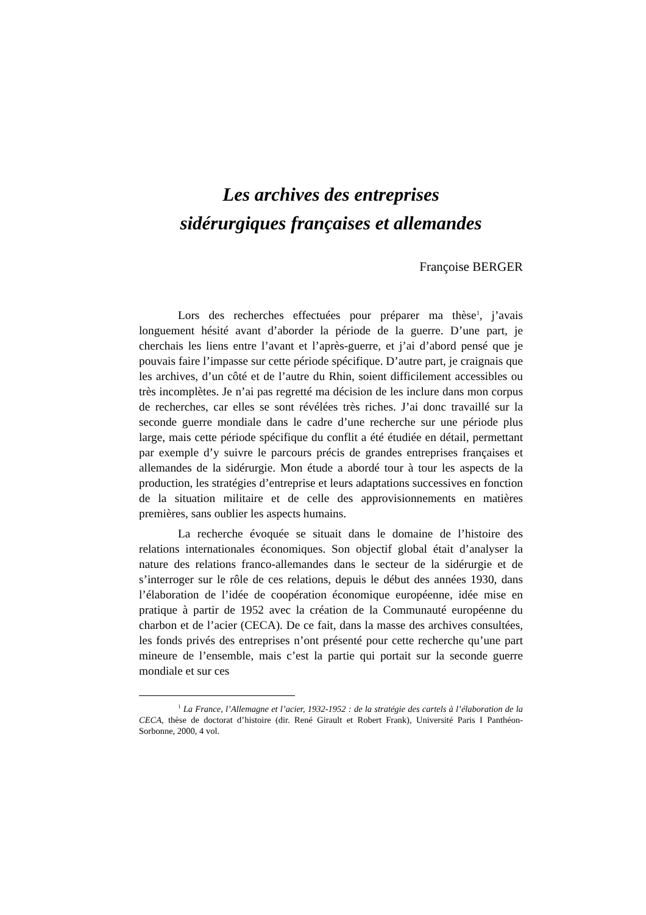Les archives des entreprises
sidérurgiques françaises et allemandes
Françoise BERGER
Lors des recherches effectuées pour préparer ma thèse<sup>1</sup>, j’avais longuement hésité avant d’aborder la période de la guerre. D’une part, je cherchais les liens entre l’avant et l’après-guerre, et j’ai d’abord pensé que je pouvais faire l’impasse sur cette période spécifique. D’autre part, je craignais que les archives, d’un côté et de l’autre du Rhin, soient difficilement accessibles ou très incomplètes. Je n’ai pas regretté ma décision de les inclure dans mon corpus de recherches, car elles se sont révélées très riches. J’ai donc travaillé sur la seconde guerre mondiale dans le cadre d’une recherche sur une période plus large, mais cette période spécifique du conflit a été étudiée en détail, permettant par exemple d’y suivre le parcours précis de grandes entreprises françaises et allemandes de la sidérurgie. Mon étude a abordé tour à tour les aspects de la production, les stratégies d’entreprise et leurs adaptations successives en fonction de la situation militaire et de celle des approvisionnements en matières premières, sans oublier les aspects humains.
La recherche évoquée se situait dans le domaine de l’histoire des relations internationales économiques. Son objectif global était d’analyser la nature des relations franco-allemandes dans le secteur de la sidérurgie et de s’interroger sur le rôle de ces relations, depuis le début des années 1930, dans l’élaboration de l’idée de coopération économique européenne, idée mise en pratique à partir de 1952 avec la création de la Communauté européenne du charbon et de l’acier (CECA). De ce fait, dans la masse des archives consultées, les fonds privés des entreprises n’ont présenté pour cette recherche qu’une part mineure de l’ensemble, mais c’est la partie qui portait sur la seconde guerre mondiale et sur ces
<sup>1</sup> La France, l’Allemagne et l’acier, 1932-1952 : de la stratégie des cartels à l’élaboration de la CECA, thèse de doctorat d’histoire (dir. René Girault et Robert Frank), Université Paris I Panthéon-Sorbonne, 2000, 4 vol.